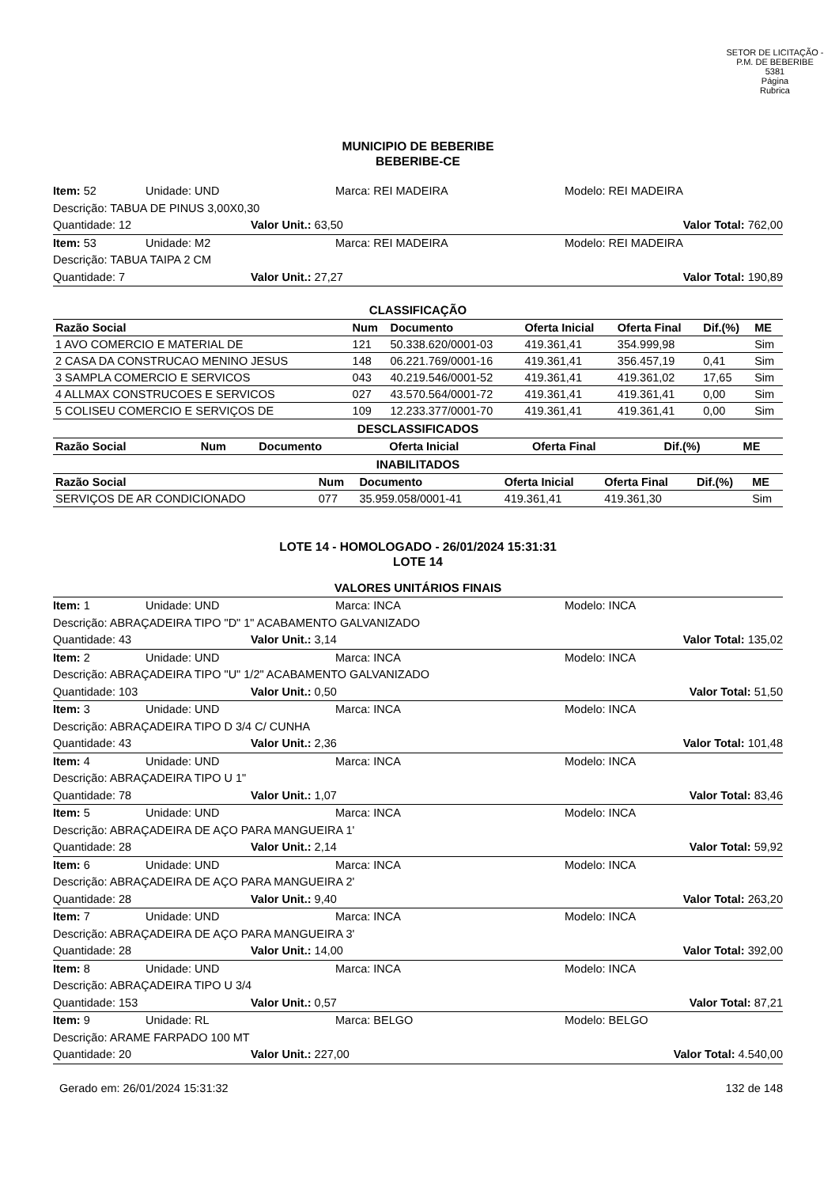SETOR DE LICITAÇÃO - P.M. DE BEBERIBE
5381
Página
Rubrica
MUNICIPIO DE BEBERIBE
BEBERIBE-CE
Item: 52 Unidade: UND Marca: REI MADEIRA Modelo: REI MADEIRA
Descrição: TABUA DE PINUS 3,00X0,30
Quantidade: 12 Valor Unit.: 63,50 Valor Total: 762,00
Item: 53 Unidade: M2 Marca: REI MADEIRA Modelo: REI MADEIRA
Descrição: TABUA TAIPA 2 CM
Quantidade: 7 Valor Unit.: 27,27 Valor Total: 190,89
CLASSIFICAÇÃO
| Razão Social | Num | Documento | Oferta Inicial | Oferta Final | Dif.(%) | ME |
| --- | --- | --- | --- | --- | --- | --- |
| 1 AVO COMERCIO E MATERIAL DE | 121 | 50.338.620/0001-03 | 419.361,41 | 354.999,98 | | Sim |
| 2 CASA DA CONSTRUCAO MENINO JESUS | 148 | 06.221.769/0001-16 | 419.361,41 | 356.457,19 | 0,41 | Sim |
| 3 SAMPLA COMERCIO E SERVICOS | 043 | 40.219.546/0001-52 | 419.361,41 | 419.361,02 | 17,65 | Sim |
| 4 ALLMAX CONSTRUCOES E SERVICOS | 027 | 43.570.564/0001-72 | 419.361,41 | 419.361,41 | 0,00 | Sim |
| 5 COLISEU COMERCIO E SERVIÇOS DE | 109 | 12.233.377/0001-70 | 419.361,41 | 419.361,41 | 0,00 | Sim |
DESCLASSIFICADOS
| Razão Social | Num | Documento | Oferta Inicial | Oferta Final | Dif.(%) | ME |
| --- | --- | --- | --- | --- | --- | --- |
INABILITADOS
| Razão Social | Num | Documento | Oferta Inicial | Oferta Final | Dif.(%) | ME |
| --- | --- | --- | --- | --- | --- | --- |
| SERVIÇOS DE AR CONDICIONADO | 077 | 35.959.058/0001-41 | 419.361,41 | 419.361,30 | | Sim |
LOTE 14 - HOMOLOGADO - 26/01/2024 15:31:31
LOTE 14
VALORES UNITÁRIOS FINAIS
Item: 1 Unidade: UND Marca: INCA Modelo: INCA
Descrição: ABRAÇADEIRA TIPO "D" 1" ACABAMENTO GALVANIZADO
Quantidade: 43 Valor Unit.: 3,14 Valor Total: 135,02
Item: 2 Unidade: UND Marca: INCA Modelo: INCA
Descrição: ABRAÇADEIRA TIPO "U" 1/2" ACABAMENTO GALVANIZADO
Quantidade: 103 Valor Unit.: 0,50 Valor Total: 51,50
Item: 3 Unidade: UND Marca: INCA Modelo: INCA
Descrição: ABRAÇADEIRA TIPO D 3/4 C/ CUNHA
Quantidade: 43 Valor Unit.: 2,36 Valor Total: 101,48
Item: 4 Unidade: UND Marca: INCA Modelo: INCA
Descrição: ABRAÇADEIRA TIPO U 1"
Quantidade: 78 Valor Unit.: 1,07 Valor Total: 83,46
Item: 5 Unidade: UND Marca: INCA Modelo: INCA
Descrição: ABRAÇADEIRA DE AÇO PARA MANGUEIRA 1'
Quantidade: 28 Valor Unit.: 2,14 Valor Total: 59,92
Item: 6 Unidade: UND Marca: INCA Modelo: INCA
Descrição: ABRAÇADEIRA DE AÇO PARA MANGUEIRA 2'
Quantidade: 28 Valor Unit.: 9,40 Valor Total: 263,20
Item: 7 Unidade: UND Marca: INCA Modelo: INCA
Descrição: ABRAÇADEIRA DE AÇO PARA MANGUEIRA 3'
Quantidade: 28 Valor Unit.: 14,00 Valor Total: 392,00
Item: 8 Unidade: UND Marca: INCA Modelo: INCA
Descrição: ABRAÇADEIRA TIPO U 3/4
Quantidade: 153 Valor Unit.: 0,57 Valor Total: 87,21
Item: 9 Unidade: RL Marca: BELGO Modelo: BELGO
Descrição: ARAME FARPADO 100 MT
Quantidade: 20 Valor Unit.: 227,00 Valor Total: 4.540,00
Gerado em: 26/01/2024 15:31:32 132 de 148